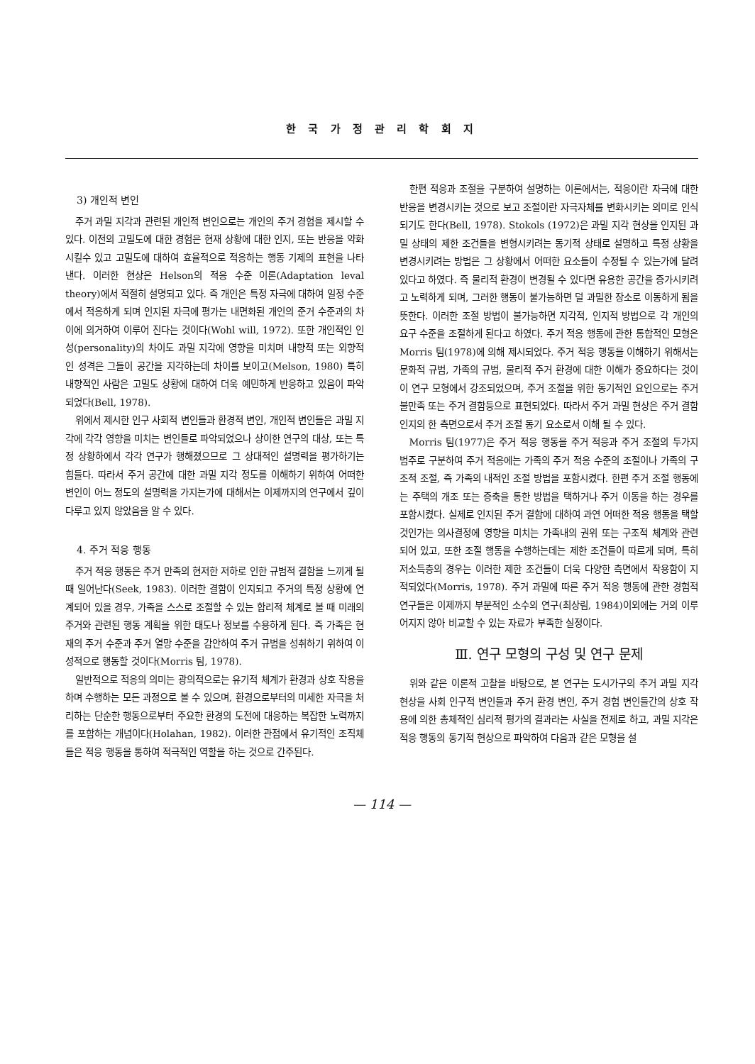한 국 가 정 관 리 학 회 지
3) 개인적 변인
주거 과밀 지각과 관련된 개인적 변인으로는 개인의 주거 경험을 제시할 수 있다. 이전의 고밀도에 대한 경험은 현재 상황에 대한 인지, 또는 반응을 약화시킬수 있고 고밀도에 대하여 효율적으로 적응하는 행동 기제의 표현을 나타낸다. 이러한 현상은 Helson의 적응 수준 이론(Adaptation leval theory)에서 적절히 설명되고 있다. 즉 개인은 특정 자극에 대하여 일정 수준에서 적응하게 되며 인지된 자극에 평가는 내면화된 개인의 준거 수준과의 차이에 의거하여 이루어 진다는 것이다(Wohl will, 1972). 또한 개인적인 인성(personality)의 차이도 과밀 지각에 영향을 미치며 내향적 또는 외향적인 성격은 그들이 공간을 지각하는데 차이를 보이고(Melson, 1980) 특히 내향적인 사람은 고밀도 상황에 대하여 더욱 예민하게 반응하고 있음이 파악되었다(Bell, 1978).
위에서 제시한 인구 사회적 변인들과 환경적 변인, 개인적 변인들은 과밀 지각에 각각 영향을 미치는 변인들로 파악되었으나 상이한 연구의 대상, 또는 특정 상황하에서 각각 연구가 행해졌으므로 그 상대적인 설명력을 평가하기는 힘들다. 따라서 주거 공간에 대한 과밀 지각 정도를 이해하기 위하여 어떠한 변인이 어느 정도의 설명력을 가지는가에 대해서는 이제까지의 연구에서 깊이 다루고 있지 않았음을 알 수 있다.
4. 주거 적응 행동
주거 적응 행동은 주거 만족의 현저한 저하로 인한 규범적 결함을 느끼게 될 때 일어난다(Seek, 1983). 이러한 결함이 인지되고 주거의 특정 상황에 연계되어 있을 경우, 가족을 스스로 조절할 수 있는 합리적 체계로 볼 때 미래의 주거와 관련된 행동 계획을 위한 태도나 정보를 수용하게 된다. 즉 가족은 현재의 주거 수준과 주거 열망 수준을 감안하여 주거 규범을 성취하기 위하여 이성적으로 행동할 것이다(Morris 팀, 1978).
일반적으로 적응의 의미는 광의적으로는 유기적 체계가 환경과 상호 작용을 하며 수행하는 모든 과정으로 볼 수 있으며, 환경으로부터의 미세한 자극을 처리하는 단순한 행동으로부터 주요한 환경의 도전에 대응하는 복잡한 노력까지를 포함하는 개념이다(Holahan, 1982). 이러한 관점에서 유기적인 조직체들은 적응 행동을 통하여 적극적인 역할을 하는 것으로 간주된다.
한편 적응과 조절을 구분하여 설명하는 이론에서는, 적응이란 자극에 대한 반응을 변경시키는 것으로 보고 조절이란 자극자체를 변화시키는 의미로 인식 되기도 한다(Bell, 1978). Stokols (1972)은 과밀 지각 현상을 인지된 과밀 상태의 제한 조건들을 변형시키려는 동기적 상태로 설명하고 특정 상황을 변경시키려는 방법은 그 상황에서 어떠한 요소들이 수정될 수 있는가에 달려 있다고 하였다. 즉 물리적 환경이 변경될 수 있다면 유용한 공간을 증가시키려고 노력하게 되며, 그러한 행동이 불가능하면 덜 과밀한 장소로 이동하게 됨을 뜻한다. 이러한 조절 방법이 불가능하면 지각적, 인지적 방법으로 각 개인의 요구 수준을 조절하게 된다고 하였다. 주거 적응 행동에 관한 통합적인 모형은 Morris 팀(1978)에 의해 제시되었다. 주거 적응 행동을 이해하기 위해서는 문화적 규범, 가족의 규범, 물리적 주거 환경에 대한 이해가 중요하다는 것이 이 연구 모형에서 강조되었으며, 주거 조절을 위한 동기적인 요인으로는 주거 불만족 또는 주거 결함등으로 표현되었다. 따라서 주거 과밀 현상은 주거 결함 인지의 한 측면으로서 주거 조절 동기 요소로서 이해 될 수 있다.
Morris 팀(1977)은 주거 적응 행동을 주거 적응과 주거 조절의 두가지 범주로 구분하여 주거 적응에는 가족의 주거 적응 수준의 조절이나 가족의 구조적 조절, 즉 가족의 내적인 조절 방법을 포함시켰다. 한편 주거 조절 행동에는 주택의 개조 또는 증축을 통한 방법을 택하거나 주거 이동을 하는 경우를 포함시켰다. 실제로 인지된 주거 결함에 대하여 과연 어떠한 적응 행동을 택할 것인가는 의사결정에 영향을 미치는 가족내의 권위 또는 구조적 체계와 관련되어 있고, 또한 조절 행동을 수행하는데는 제한 조건들이 따르게 되며, 특히 저소득층의 경우는 이러한 제한 조건들이 더욱 다양한 측면에서 작용함이 지적되었다(Morris, 1978). 주거 과밀에 따른 주거 적응 행동에 관한 경험적 연구들은 이제까지 부분적인 소수의 연구(최상림, 1984)이외에는 거의 이루어지지 않아 비교할 수 있는 자료가 부족한 실정이다.
Ⅲ. 연구 모형의 구성 및 연구 문제
위와 같은 이론적 고찰을 바탕으로, 본 연구는 도시가구의 주거 과밀 지각 현상을 사회 인구적 변인들과 주거 환경 변인, 주거 경험 변인들간의 상호 작용에 의한 총체적인 심리적 평가의 결과라는 사실을 전제로 하고, 과밀 지각은 적응 행동의 동기적 현상으로 파악하여 다음과 같은 모형을 설
— 114 —